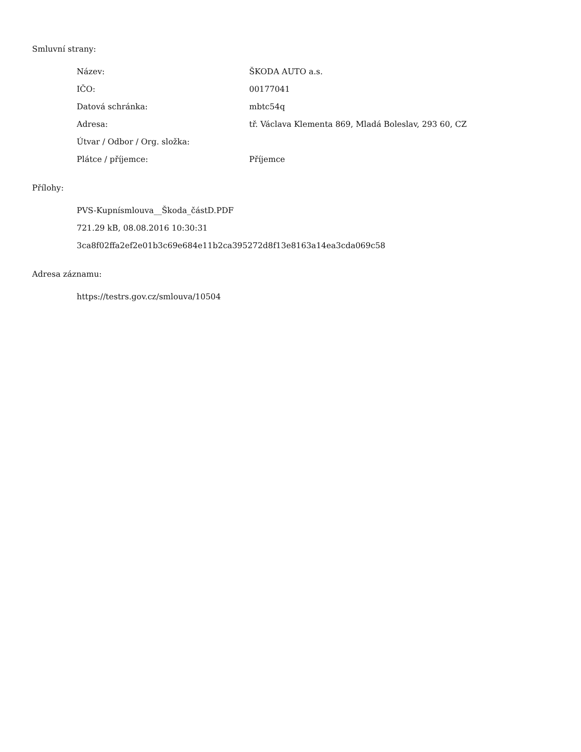Smluvní strany:
| Název: | ŠKODA AUTO a.s. |
| IČO: | 00177041 |
| Datová schránka: | mbtc54q |
| Adresa: | tř. Václava Klementa 869, Mladá Boleslav, 293 60, CZ |
| Útvar / Odbor / Org. složka: | |
| Plátce / příjemce: | Příjemce |
Přílohy:
PVS-Kupnísmlouva__Škoda_částD.PDF
721.29 kB, 08.08.2016 10:30:31
3ca8f02ffa2ef2e01b3c69e684e11b2ca395272d8f13e8163a14ea3cda069c58
Adresa záznamu:
https://testrs.gov.cz/smlouva/10504